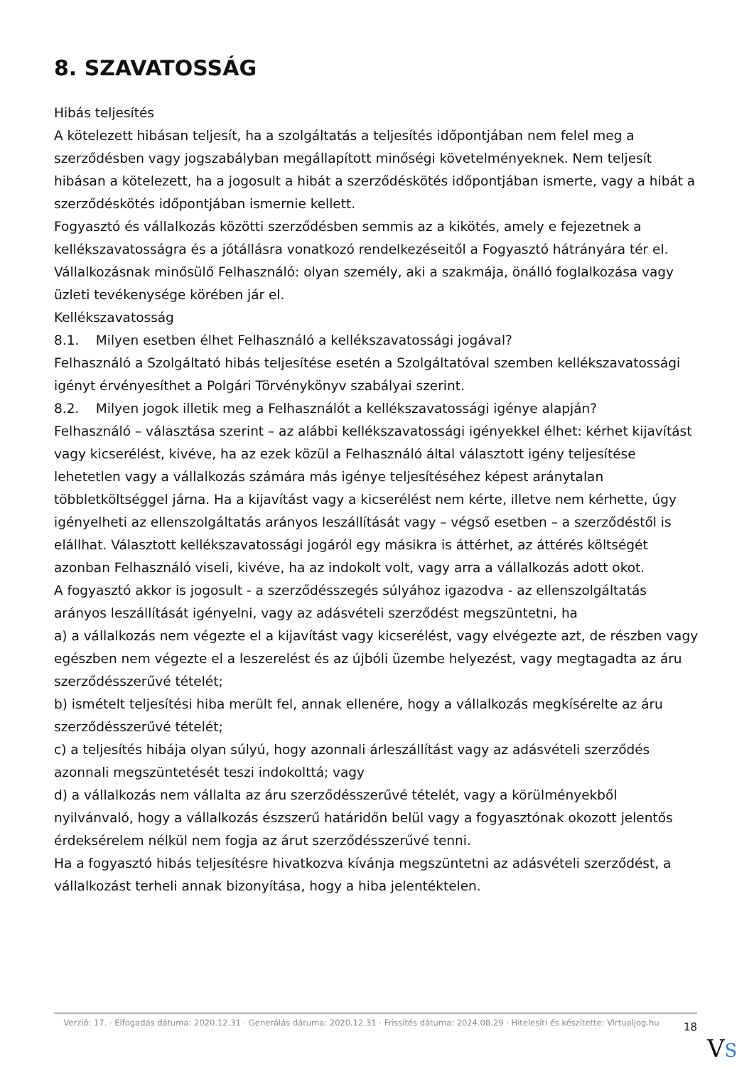8. SZAVATOSSÁG
Hibás teljesítés
A kötelezett hibásan teljesít, ha a szolgáltatás a teljesítés időpontjában nem felel meg a szerződésben vagy jogszabályban megállapított minőségi követelményeknek. Nem teljesít hibásan a kötelezett, ha a jogosult a hibát a szerződéskötés időpontjában ismerte, vagy a hibát a szerződéskötés időpontjában ismernie kellett.
Fogyasztó és vállalkozás közötti szerződésben semmis az a kikötés, amely e fejezetnek a kellékszavatosságra és a jótállásra vonatkozó rendelkezéseitől a Fogyasztó hátrányára tér el.
Vállalkozásnak minősülő Felhasználó: olyan személy, aki a szakmája, önálló foglalkozása vagy üzleti tevékenysége körében jár el.
Kellékszavatosság
8.1. Milyen esetben élhet Felhasználó a kellékszavatossági jogával?
Felhasználó a Szolgáltató hibás teljesítése esetén a Szolgáltatóval szemben kellékszavatossági igényt érvényesíthet a Polgári Törvénykönyv szabályai szerint.
8.2. Milyen jogok illetik meg a Felhasználót a kellékszavatossági igénye alapján?
Felhasználó – választása szerint – az alábbi kellékszavatossági igényekkel élhet: kérhet kijavítást vagy kicserélést, kivéve, ha az ezek közül a Felhasználó által választott igény teljesítése lehetetlen vagy a vállalkozás számára más igénye teljesítéséhez képest aránytalan többletköltséggel járna. Ha a kijavítást vagy a kicserélést nem kérte, illetve nem kérhette, úgy igényelheti az ellenszolgáltatás arányos leszállítását vagy – végső esetben – a szerződéstől is elállhat. Választott kellékszavatossági jogáról egy másikra is áttérhet, az áttérés költségét azonban Felhasználó viseli, kivéve, ha az indokolt volt, vagy arra a vállalkozás adott okot.
A fogyasztó akkor is jogosult - a szerződésszegés súlyához igazodva - az ellenszolgáltatás arányos leszállítását igényelni, vagy az adásvételi szerződést megszüntetni, ha
a) a vállalkozás nem végezte el a kijavítást vagy kicserélést, vagy elvégezte azt, de részben vagy egészben nem végezte el a leszerelést és az újbóli üzembe helyezést, vagy megtagadta az áru szerződésszerűvé tételét;
b) ismételt teljesítési hiba merült fel, annak ellenére, hogy a vállalkozás megkísérelte az áru szerződésszerűvé tételét;
c) a teljesítés hibája olyan súlyú, hogy azonnali árleszállítást vagy az adásvételi szerződés azonnali megszüntetését teszi indokolttá; vagy
d) a vállalkozás nem vállalta az áru szerződésszerűvé tételét, vagy a körülményekből nyilvánvaló, hogy a vállalkozás észszerű határidőn belül vagy a fogyasztónak okozott jelentős érdeksérelem nélkül nem fogja az árut szerződésszerűvé tenni.
Ha a fogyasztó hibás teljesítésre hivatkozva kívánja megszüntetni az adásvételi szerződést, a vállalkozást terheli annak bizonyítása, hogy a hiba jelentéktelen.
Verzió: 17. · Elfogadás dátuma: 2020.12.31 · Generálás dátuma: 2020.12.31 · Frissítés dátuma: 2024.08.29 · Hitelesíti és készítette: Virtualjog.hu
18
VS